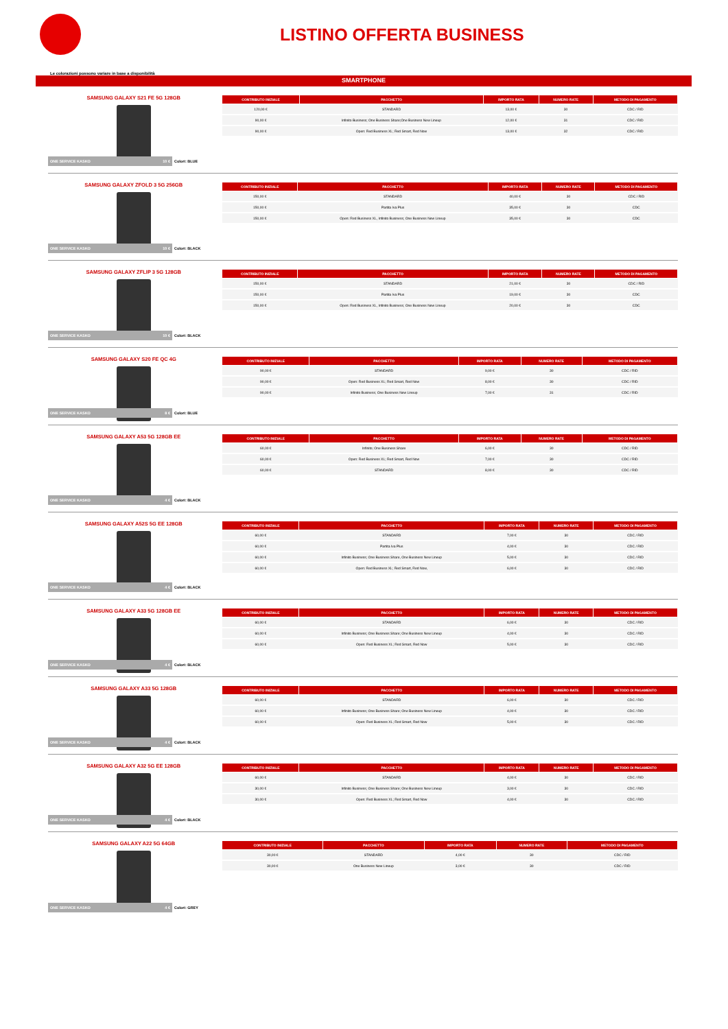LISTINO OFFERTA BUSINESS
Le colorazioni possono variare in base a disponibilità
SMARTPHONE
SAMSUNG GALAXY S21 FE 5G 128GB
ONE SERVICE KASKO 10 € Colori: BLUE
| CONTRIBUTO INIZIALE | PACCHETTO | IMPORTO RATA | NUMERO RATE | METODO DI PAGAMENTO |
| --- | --- | --- | --- | --- |
| 120,00 € | STANDARD | 13,00 € | 30 | CDC / RID |
| 90,00 € | Infinito Business; One Business Share;One Business New Lineup | 12,00 € | 31 | CDC / RID |
| 90,00 € | Open: Red Business XL; Red Smart, Red Now | 13,00 € | 32 | CDC / RID |
SAMSUNG GALAXY ZFOLD 3 5G 256GB
ONE SERVICE KASKO 10 € Colori: BLACK
| CONTRIBUTO INIZIALE | PACCHETTO | IMPORTO RATA | NUMERO RATE | METODO DI PAGAMENTO |
| --- | --- | --- | --- | --- |
| 150,00 € | STANDARD | 40,00 € | 30 | CDC / RID |
| 150,00 € | Partita Iva Plus | 35,00 € | 30 | CDC |
| 150,00 € | Open: Red Business XL, Infinito Business; One Business New Lineup | 35,00 € | 30 | CDC |
SAMSUNG GALAXY ZFLIP 3 5G 128GB
ONE SERVICE KASKO 10 € Colori: BLACK
| CONTRIBUTO INIZIALE | PACCHETTO | IMPORTO RATA | NUMERO RATE | METODO DI PAGAMENTO |
| --- | --- | --- | --- | --- |
| 150,00 € | STANDARD | 21,00 € | 30 | CDC / RID |
| 150,00 € | Partita Iva Plus | 19,00 € | 30 | CDC |
| 150,00 € | Open: Red Business XL, Infinito Business; One Business New Lineup | 20,00 € | 30 | CDC |
SAMSUNG GALAXY S20 FE QC 4G
ONE SERVICE KASKO 8 € Colori: BLUE
| CONTRIBUTO INIZIALE | PACCHETTO | IMPORTO RATA | NUMERO RATE | METODO DI PAGAMENTO |
| --- | --- | --- | --- | --- |
| 90,00 € | STANDARD | 9,00 € | 30 | CDC / RID |
| 90,00 € | Open: Red Business XL; Red Smart, Red Now | 8,00 € | 30 | CDC / RID |
| 90,00 € | Infinito Business; One Business New Lineup | 7,00 € | 31 | CDC / RID |
SAMSUNG GALAXY A53 5G 128GB EE
ONE SERVICE KASKO 4 € Colori: BLACK
| CONTRIBUTO INIZIALE | PACCHETTO | IMPORTO RATA | NUMERO RATE | METODO DI PAGAMENTO |
| --- | --- | --- | --- | --- |
| 60,00 € | Infinito; One Business Share | 6,00 € | 30 | CDC / RID |
| 60,00 € | Open: Red Business XL; Red Smart, Red Now | 7,00 € | 30 | CDC / RID |
| 60,00 € | STANDARD | 8,00 € | 30 | CDC / RID |
SAMSUNG GALAXY A52S 5G EE 128GB
ONE SERVICE KASKO 4 € Colori: BLACK
| CONTRIBUTO INIZIALE | PACCHETTO | IMPORTO RATA | NUMERO RATE | METODO DI PAGAMENTO |
| --- | --- | --- | --- | --- |
| 60,00 € | STANDARD | 7,00 € | 30 | CDC / RID |
| 60,00 € | Partita Iva Plus | 4,00 € | 30 | CDC / RID |
| 60,00 € | Infinito Business; One Business Share, One Business New Lineup | 5,00 € | 30 | CDC / RID |
| 60,00 € | Open: Red Business XL; Red Smart, Red Now, | 6,00 € | 30 | CDC / RID |
SAMSUNG GALAXY A33 5G 128GB EE
ONE SERVICE KASKO 4 € Colori: BLACK
| CONTRIBUTO INIZIALE | PACCHETTO | IMPORTO RATA | NUMERO RATE | METODO DI PAGAMENTO |
| --- | --- | --- | --- | --- |
| 60,00 € | STANDARD | 6,00 € | 30 | CDC / RID |
| 60,00 € | Infinito Business; One Business Share; One Business New Lineup | 4,00 € | 30 | CDC / RID |
| 60,00 € | Open: Red Business XL; Red Smart, Red Now | 5,00 € | 30 | CDC / RID |
SAMSUNG GALAXY A33 5G 128GB
ONE SERVICE KASKO 4 € Colori: BLACK
| CONTRIBUTO INIZIALE | PACCHETTO | IMPORTO RATA | NUMERO RATE | METODO DI PAGAMENTO |
| --- | --- | --- | --- | --- |
| 60,00 € | STANDARD | 6,00 € | 30 | CDC / RID |
| 60,00 € | Infinito Business; One Business Share; One Business New Lineup | 4,00 € | 30 | CDC / RID |
| 60,00 € | Open: Red Business XL; Red Smart, Red Now | 5,00 € | 30 | CDC / RID |
SAMSUNG GALAXY A32 5G EE 128GB
ONE SERVICE KASKO 4 € Colori: BLACK
| CONTRIBUTO INIZIALE | PACCHETTO | IMPORTO RATA | NUMERO RATE | METODO DI PAGAMENTO |
| --- | --- | --- | --- | --- |
| 60,00 € | STANDARD | 4,00 € | 30 | CDC / RID |
| 30,00 € | Infinito Business; One Business Share; One Business New Lineup | 3,00 € | 30 | CDC / RID |
| 30,00 € | Open: Red Business XL; Red Smart, Red Now | 4,00 € | 30 | CDC / RID |
SAMSUNG GALAXY A22 5G 64GB
ONE SERVICE KASKO 4 € Colori: GREY
| CONTRIBUTO INIZIALE | PACCHETTO | IMPORTO RATA | NUMERO RATE | METODO DI PAGAMENTO |
| --- | --- | --- | --- | --- |
| 30,00 € | STANDARD | 4,00 € | 30 | CDC / RID |
| 30,00 € | One Business New Lineup | 3,00 € | 30 | CDC / RID |